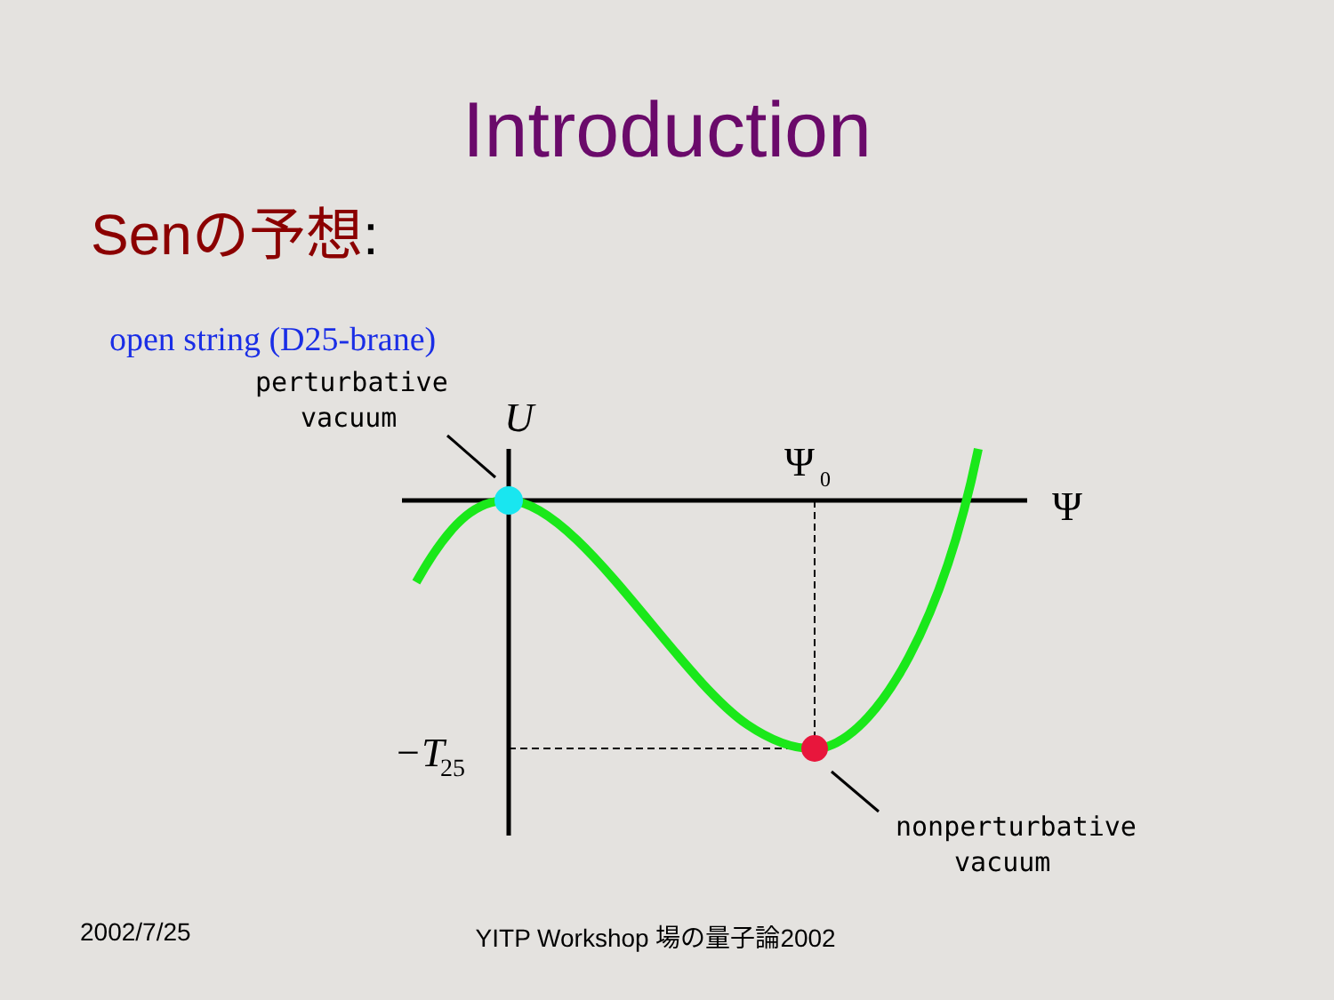Introduction
Senの予想:
open string (D25-brane)
perturbative
vacuum
nonperturbative
vacuum
U
Ψ
0
Ψ
−T
25
2002/7/25 YITP Workshop 場の量子論2002